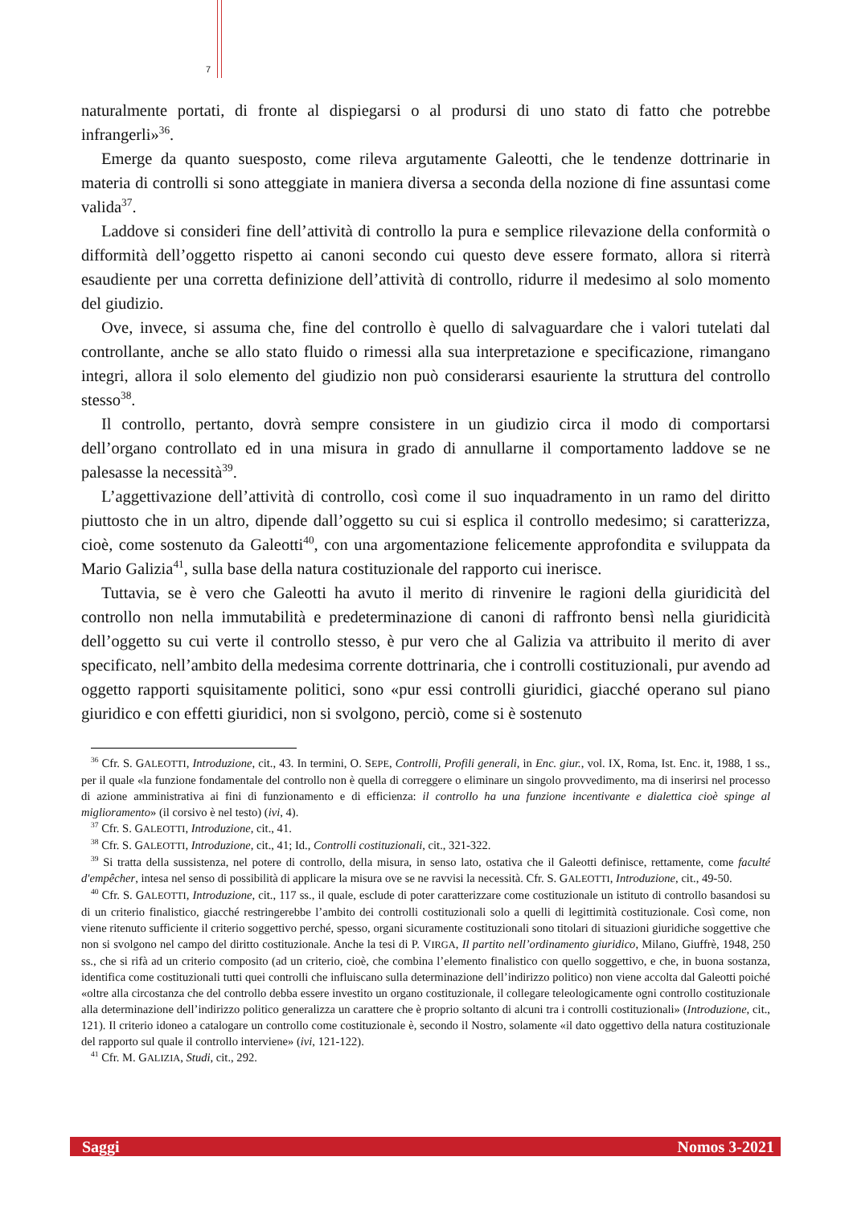7
naturalmente portati, di fronte al dispiegarsi o al prodursi di uno stato di fatto che potrebbe infrangerli»<sup>36</sup>.
Emerge da quanto suesposto, come rileva argutamente Galeotti, che le tendenze dottrinarie in materia di controlli si sono atteggiate in maniera diversa a seconda della nozione di fine assuntasi come valida<sup>37</sup>.
Laddove si consideri fine dell’attività di controllo la pura e semplice rilevazione della conformità o difformità dell’oggetto rispetto ai canoni secondo cui questo deve essere formato, allora si riterrà esaudiente per una corretta definizione dell’attività di controllo, ridurre il medesimo al solo momento del giudizio.
Ove, invece, si assuma che, fine del controllo è quello di salvaguardare che i valori tutelati dal controllante, anche se allo stato fluido o rimessi alla sua interpretazione e specificazione, rimangano integri, allora il solo elemento del giudizio non può considerarsi esauriente la struttura del controllo stesso<sup>38</sup>.
Il controllo, pertanto, dovrà sempre consistere in un giudizio circa il modo di comportarsi dell’organo controllato ed in una misura in grado di annullarne il comportamento laddove se ne palesasse la necessità<sup>39</sup>.
L’aggettivazione dell’attività di controllo, così come il suo inquadramento in un ramo del diritto piuttosto che in un altro, dipende dall’oggetto su cui si esplica il controllo medesimo; si caratterizza, cioè, come sostenuto da Galeotti<sup>40</sup>, con una argomentazione felicemente approfondita e sviluppata da Mario Galizia<sup>41</sup>, sulla base della natura costituzionale del rapporto cui inerisce.
Tuttavia, se è vero che Galeotti ha avuto il merito di rinvenire le ragioni della giuridicità del controllo non nella immutabilità e predeterminazione di canoni di raffronto bensì nella giuridicità dell’oggetto su cui verte il controllo stesso, è pur vero che al Galizia va attribuito il merito di aver specificato, nell’ambito della medesima corrente dottrinaria, che i controlli costituzionali, pur avendo ad oggetto rapporti squisitamente politici, sono «pur essi controlli giuridici, giacché operano sul piano giuridico e con effetti giuridici, non si svolgono, perciò, come si è sostenuto
<sup>36</sup> Cfr. S. GALEOTTI, Introduzione, cit., 43. In termini, O. SEPE, Controlli, Profili generali, in Enc. giur., vol. IX, Roma, Ist. Enc. it, 1988, 1 ss., per il quale «la funzione fondamentale del controllo non è quella di correggere o eliminare un singolo provvedimento, ma di inserirsi nel processo di azione amministrativa ai fini di funzionamento e di efficienza: il controllo ha una funzione incentivante e dialettica cioè spinge al miglioramento» (il corsivo è nel testo) (ivi, 4).
<sup>37</sup> Cfr. S. GALEOTTI, Introduzione, cit., 41.
<sup>38</sup> Cfr. S. GALEOTTI, Introduzione, cit., 41; Id., Controlli costituzionali, cit., 321-322.
<sup>39</sup> Si tratta della sussistenza, nel potere di controllo, della misura, in senso lato, ostativa che il Galeotti definisce, rettamente, come faculté d'empêcher, intesa nel senso di possibilità di applicare la misura ove se ne ravvisi la necessità. Cfr. S. GALEOTTI, Introduzione, cit., 49-50.
<sup>40</sup> Cfr. S. GALEOTTI, Introduzione, cit., 117 ss., il quale, esclude di poter caratterizzare come costituzionale un istituto di controllo basandosi su di un criterio finalistico, giacché restringerebbe l’ambito dei controlli costituzionali solo a quelli di legittimità costituzionale. Così come, non viene ritenuto sufficiente il criterio soggettivo perché, spesso, organi sicuramente costituzionali sono titolari di situazioni giuridiche soggettive che non si svolgono nel campo del diritto costituzionale. Anche la tesi di P. VIRGA, Il partito nell’ordinamento giuridico, Milano, Giuffrè, 1948, 250 ss., che si rifà ad un criterio composito (ad un criterio, cioè, che combina l’elemento finalistico con quello soggettivo, e che, in buona sostanza, identifica come costituzionali tutti quei controlli che influiscano sulla determinazione dell’indirizzo politico) non viene accolta dal Galeotti poiché «oltre alla circostanza che del controllo debba essere investito un organo costituzionale, il collegare teleologicamente ogni controllo costituzionale alla determinazione dell’indirizzo politico generalizza un carattere che è proprio soltanto di alcuni tra i controlli costituzionali» (Introduzione, cit., 121). Il criterio idoneo a catalogare un controllo come costituzionale è, secondo il Nostro, solamente «il dato oggettivo della natura costituzionale del rapporto sul quale il controllo interviene» (ivi, 121-122).
<sup>41</sup> Cfr. M. GALIZIA, Studi, cit., 292.
Saggi Nomos 3-2021